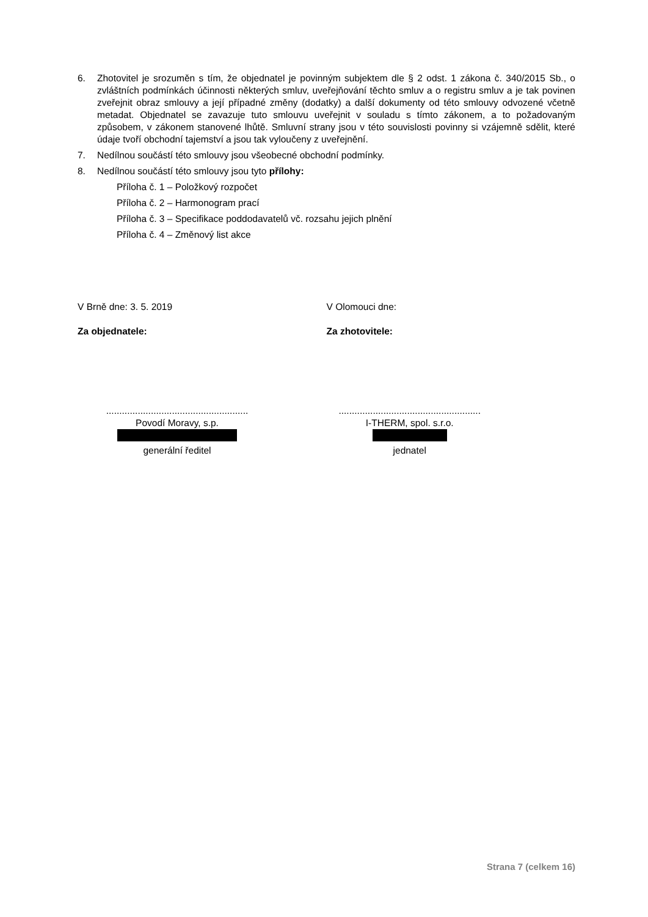6. Zhotovitel je srozuměn s tím, že objednatel je povinným subjektem dle § 2 odst. 1 zákona č. 340/2015 Sb., o zvláštních podmínkách účinnosti některých smluv, uveřejňování těchto smluv a o registru smluv a je tak povinen zveřejnit obraz smlouvy a její případné změny (dodatky) a další dokumenty od této smlouvy odvozené včetně metadat. Objednatel se zavazuje tuto smlouvu uveřejnit v souladu s tímto zákonem, a to požadovaným způsobem, v zákonem stanovené lhůtě. Smluvní strany jsou v této souvislosti povinny si vzájemně sdělit, které údaje tvoří obchodní tajemství a jsou tak vyloučeny z uveřejnění.
7. Nedílnou součástí této smlouvy jsou všeobecné obchodní podmínky.
8. Nedílnou součástí této smlouvy jsou tyto přílohy:
Příloha č. 1 – Položkový rozpočet
Příloha č. 2 – Harmonogram prací
Příloha č. 3 – Specifikace poddodavatelů vč. rozsahu jejich plnění
Příloha č. 4 – Změnový list akce
V Brně dne: 3. 5. 2019
Za objednatele:
V Olomouci dne:
Za zhotovitele:
......................................................
Povodí Moravy, s.p.
generální ředitel
......................................................
I-THERM, spol. s.r.o.
jednatel
Strana 7 (celkem 16)